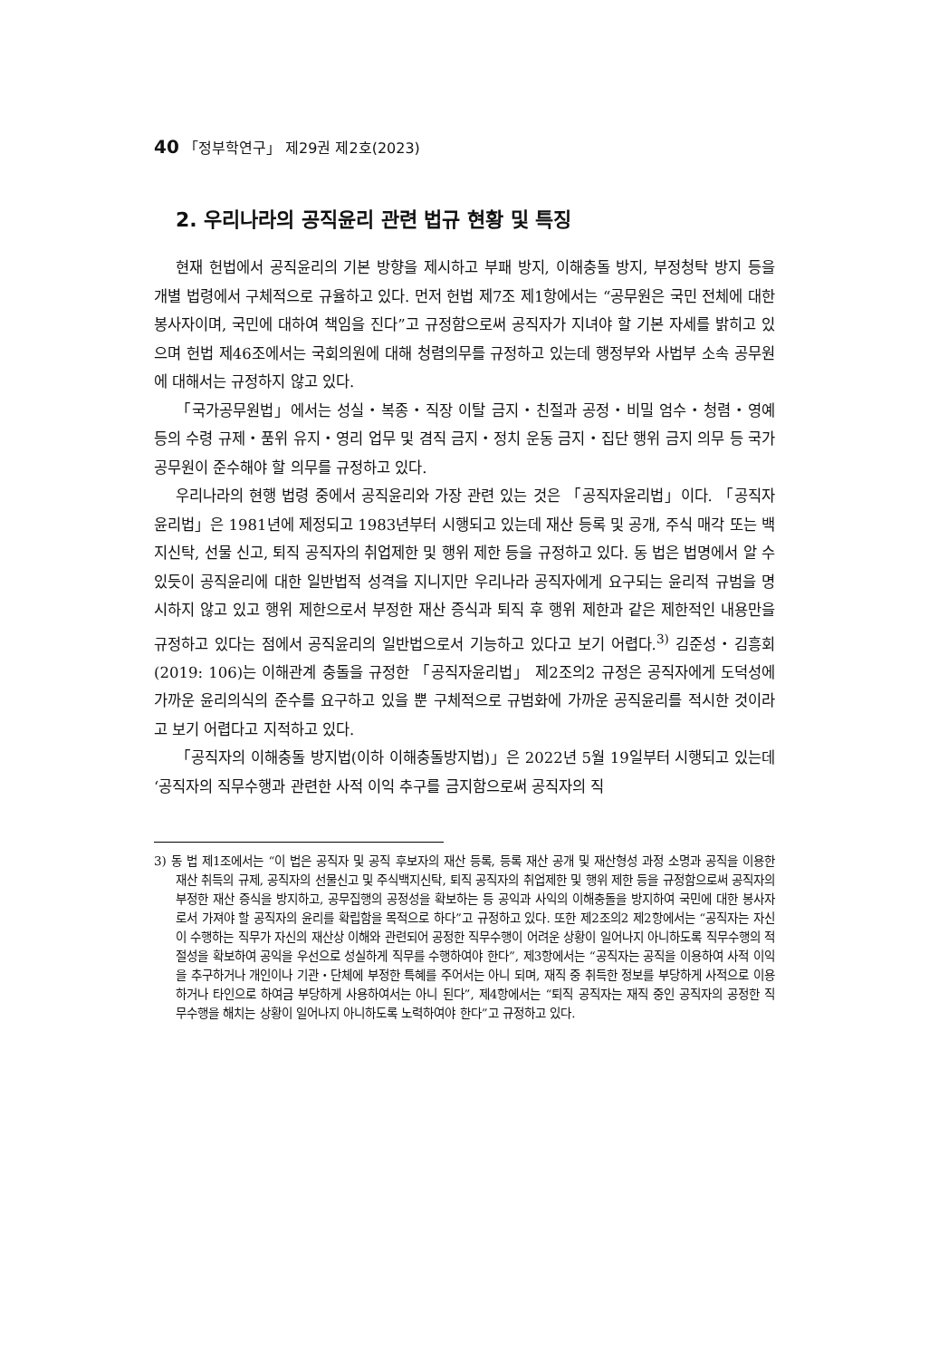40 「정부학연구」 제29권 제2호(2023)
2. 우리나라의 공직윤리 관련 법규 현황 및 특징
현재 헌법에서 공직윤리의 기본 방향을 제시하고 부패 방지, 이해충돌 방지, 부정청탁 방지 등을 개별 법령에서 구체적으로 규율하고 있다. 먼저 헌법 제7조 제1항에서는 “공무원은 국민 전체에 대한 봉사자이며, 국민에 대하여 책임을 진다”고 규정함으로써 공직자가 지녀야 할 기본 자세를 밝히고 있으며 헌법 제46조에서는 국회의원에 대해 청렴의무를 규정하고 있는데 행정부와 사법부 소속 공무원에 대해서는 규정하지 않고 있다.
「국가공무원법」에서는 성실・복종・직장 이탈 금지・친절과 공정・비밀 엄수・청렴・영예 등의 수령 규제・품위 유지・영리 업무 및 겸직 금지・정치 운동 금지・집단 행위 금지 의무 등 국가공무원이 준수해야 할 의무를 규정하고 있다.
우리나라의 현행 법령 중에서 공직윤리와 가장 관련 있는 것은 「공직자윤리법」이다. 「공직자윤리법」은 1981년에 제정되고 1983년부터 시행되고 있는데 재산 등록 및 공개, 주식 매각 또는 백지신탁, 선물 신고, 퇴직 공직자의 취업제한 및 행위 제한 등을 규정하고 있다. 동 법은 법명에서 알 수 있듯이 공직윤리에 대한 일반법적 성격을 지니지만 우리나라 공직자에게 요구되는 윤리적 규범을 명시하지 않고 있고 행위 제한으로서 부정한 재산 증식과 퇴직 후 행위 제한과 같은 제한적인 내용만을 규정하고 있다는 점에서 공직윤리의 일반법으로서 기능하고 있다고 보기 어렵다.<sup>3)</sup> 김준성・김흥회(2019: 106)는 이해관계 충돌을 규정한 「공직자윤리법」 제2조의2 규정은 공직자에게 도덕성에 가까운 윤리의식의 준수를 요구하고 있을 뿐 구체적으로 규범화에 가까운 공직윤리를 적시한 것이라고 보기 어렵다고 지적하고 있다.
「공직자의 이해충돌 방지법(이하 이해충돌방지법)」은 2022년 5월 19일부터 시행되고 있는데 ‘공직자의 직무수행과 관련한 사적 이익 추구를 금지함으로써 공직자의 직
3) 동 법 제1조에서는 “이 법은 공직자 및 공직 후보자의 재산 등록, 등록 재산 공개 및 재산형성 과정 소명과 공직을 이용한 재산 취득의 규제, 공직자의 선물신고 및 주식백지신탁, 퇴직 공직자의 취업제한 및 행위 제한 등을 규정함으로써 공직자의 부정한 재산 증식을 방지하고, 공무집행의 공정성을 확보하는 등 공익과 사익의 이해충돌을 방지하여 국민에 대한 봉사자로서 가져야 할 공직자의 윤리를 확립함을 목적으로 하다”고 규정하고 있다. 또한 제2조의2 제2항에서는 “공직자는 자신이 수행하는 직무가 자신의 재산상 이해와 관련되어 공정한 직무수행이 어려운 상황이 일어나지 아니하도록 직무수행의 적절성을 확보하여 공익을 우선으로 성실하게 직무를 수행하여야 한다”, 제3항에서는 “공직자는 공직을 이용하여 사적 이익을 추구하거나 개인이나 기관・단체에 부정한 특혜를 주어서는 아니 되며, 재직 중 취득한 정보를 부당하게 사적으로 이용하거나 타인으로 하여금 부당하게 사용하여서는 아니 된다”, 제4항에서는 “퇴직 공직자는 재직 중인 공직자의 공정한 직무수행을 해치는 상황이 일어나지 아니하도록 노력하여야 한다”고 규정하고 있다.